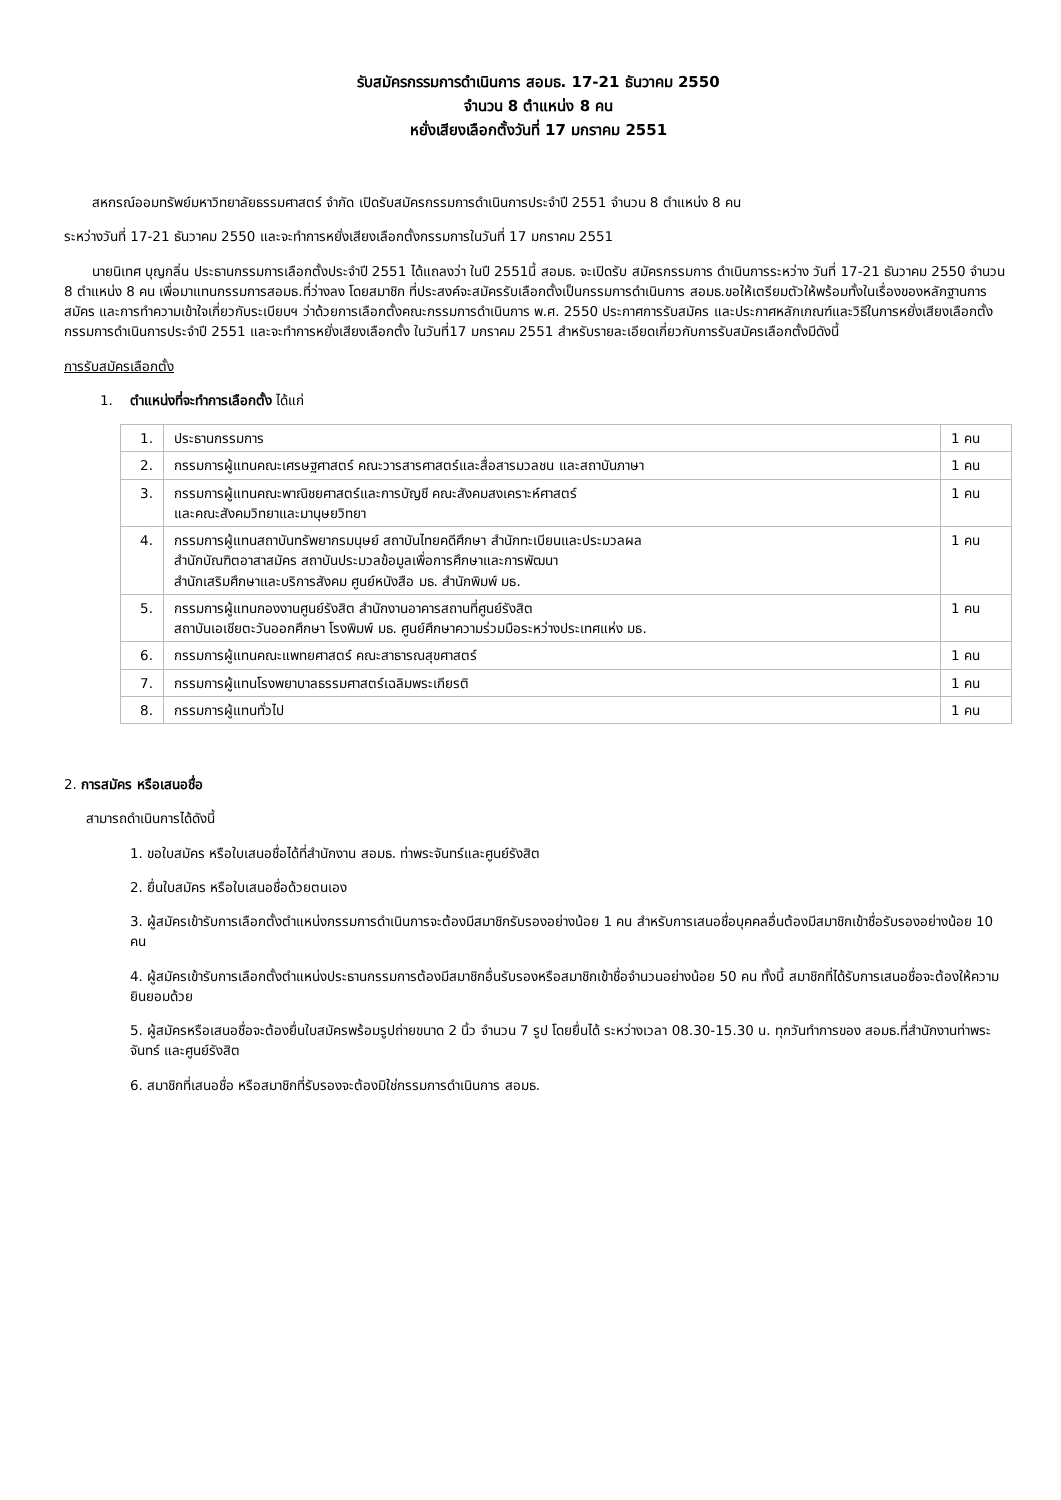รับสมัครกรรมการดำเนินการ สอมธ. 17-21 ธันวาคม 2550
จำนวน 8 ตำแหน่ง 8 คน
หยั่งเสียงเลือกตั้งวันที่ 17 มกราคม 2551
สหกรณ์ออมทรัพย์มหาวิทยาลัยธรรมศาสตร์ จำกัด เปิดรับสมัครกรรมการดำเนินการประจำปี 2551 จำนวน 8 ตำแหน่ง 8 คน
ระหว่างวันที่ 17-21 ธันวาคม 2550 และจะทำการหยั่งเสียงเลือกตั้งกรรมการในวันที่ 17 มกราคม 2551
นายนิเทศ บุญกลิ่น ประธานกรรมการเลือกตั้งประจำปี 2551 ได้แถลงว่า ในปี 2551นี้ สอมธ. จะเปิดรับ สมัครกรรมการ ดำเนินการระหว่าง วันที่ 17-21 ธันวาคม 2550 จำนวน 8 ตำแหน่ง 8 คน เพื่อมาแทนกรรมการสอมธ.ที่ว่างลง โดยสมาชิก ที่ประสงค์จะสมัครรับเลือกตั้งเป็นกรรมการดำเนินการ สอมธ.ขอให้เตรียมตัวให้พร้อมทั้งในเรื่องของหลักฐานการสมัคร และการทำความเข้าใจเกี่ยวกับระเบียบฯ ว่าด้วยการเลือกตั้งคณะกรรมการดำเนินการ พ.ศ. 2550 ประกาศการรับสมัคร และประกาศหลักเกณฑ์และวิธีในการหยั่งเสียงเลือกตั้งกรรมการดำเนินการประจำปี 2551 และจะทำการหยั่งเสียงเลือกตั้ง ในวันที่17 มกราคม 2551 สำหรับรายละเอียดเกี่ยวกับการรับสมัครเลือกตั้งมีดังนี้
การรับสมัครเลือกตั้ง
1. ตำแหน่งที่จะทำการเลือกตั้ง ได้แก่
| 1. | ประธานกรรมการ | 1 คน |
| 2. | กรรมการผู้แทนคณะเศรษฐศาสตร์ คณะวารสารศาสตร์และสื่อสารมวลชน และสถาบันภาษา | 1 คน |
| 3. | กรรมการผู้แทนคณะพาณิชยศาสตร์และการบัญชี คณะสังคมสงเคราะห์ศาสตร์ และคณะสังคมวิทยาและมานุษยวิทยา | 1 คน |
| 4. | กรรมการผู้แทนสถาบันทรัพยากรมนุษย์ สถาบันไทยคดีศึกษา สำนักทะเบียนและประมวลผล สำนักบัณฑิตอาสาสมัคร สถาบันประมวลข้อมูลเพื่อการศึกษาและการพัฒนา สำนักเสริมศึกษาและบริการสังคม ศูนย์หนังสือ มธ. สำนักพิมพ์ มธ. | 1 คน |
| 5. | กรรมการผู้แทนกองงานศูนย์รังสิต สำนักงานอาคารสถานที่ศูนย์รังสิต สถาบันเอเชียตะวันออกศึกษา โรงพิมพ์ มธ. ศูนย์ศึกษาความร่วมมือระหว่างประเทศแห่ง มธ. | 1 คน |
| 6. | กรรมการผู้แทนคณะแพทยศาสตร์ คณะสาธารณสุขศาสตร์ | 1 คน |
| 7. | กรรมการผู้แทนโรงพยาบาลธรรมศาสตร์เฉลิมพระเกียรติ | 1 คน |
| 8. | กรรมการผู้แทนทั่วไป | 1 คน |
2. การสมัคร หรือเสนอชื่อ
สามารถดำเนินการได้ดังนี้
1. ขอใบสมัคร หรือใบเสนอชื่อได้ที่สำนักงาน สอมธ. ท่าพระจันทร์และศูนย์รังสิต
2. ยื่นใบสมัคร หรือใบเสนอชื่อด้วยตนเอง
3. ผู้สมัครเข้ารับการเลือกตั้งตำแหน่งกรรมการดำเนินการจะต้องมีสมาชิกรับรองอย่างน้อย 1 คน สำหรับการเสนอชื่อบุคคลอื่นต้องมีสมาชิกเข้าชื่อรับรองอย่างน้อย 10 คน
4. ผู้สมัครเข้ารับการเลือกตั้งตำแหน่งประธานกรรมการต้องมีสมาชิกอื่นรับรองหรือสมาชิกเข้าชื่อจำนวนอย่างน้อย 50 คน ทั้งนี้ สมาชิกที่ได้รับการเสนอชื่อจะต้องให้ความยินยอมด้วย
5. ผู้สมัครหรือเสนอชื่อจะต้องยื่นใบสมัครพร้อมรูปถ่ายขนาด 2 นิ้ว จำนวน 7 รูป โดยยื่นได้ ระหว่างเวลา 08.30-15.30 น. ทุกวันทำการของ สอมธ.ที่สำนักงานท่าพระจันทร์ และศูนย์รังสิต
6. สมาชิกที่เสนอชื่อ หรือสมาชิกที่รับรองจะต้องมิใช่กรรมการดำเนินการ สอมธ.